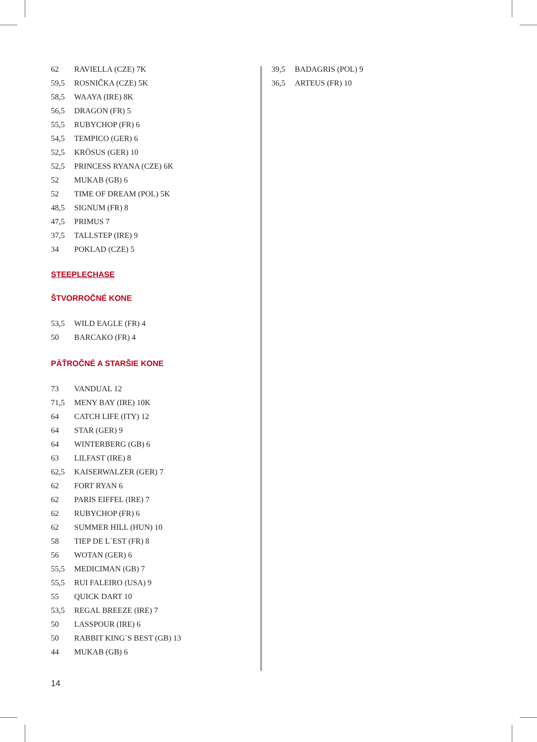| 62 | RAVIELLA (CZE) 7K |
| 59,5 | ROSNIČKA (CZE) 5K |
| 58,5 | WAAYA (IRE) 8K |
| 56,5 | DRAGON (FR) 5 |
| 55,5 | RUBYCHOP (FR) 6 |
| 54,5 | TEMPICO (GER) 6 |
| 52,5 | KRÖSUS (GER) 10 |
| 52,5 | PRINCESS RYANA (CZE) 6K |
| 52 | MUKAB (GB) 6 |
| 52 | TIME OF DREAM (POL) 5K |
| 48,5 | SIGNUM (FR) 8 |
| 47,5 | PRIMUS 7 |
| 37,5 | TALLSTEP (IRE) 9 |
| 34 | POKLAD (CZE) 5 |
STEEPLECHASE
ŠTVORROČNÉ KONE
| 53,5 | WILD EAGLE (FR) 4 |
| 50 | BARCAKO (FR) 4 |
PÄŤROČNÉ A STARŠIE KONE
| 73 | VANDUAL 12 |
| 71,5 | MENY BAY (IRE) 10K |
| 64 | CATCH LIFE (ITY) 12 |
| 64 | STAR (GER) 9 |
| 64 | WINTERBERG (GB) 6 |
| 63 | LILFAST (IRE) 8 |
| 62,5 | KAISERWALZER (GER) 7 |
| 62 | FORT RYAN 6 |
| 62 | PARIS EIFFEL (IRE) 7 |
| 62 | RUBYCHOP (FR) 6 |
| 62 | SUMMER HILL (HUN) 10 |
| 58 | TIEP DE L`EST (FR) 8 |
| 56 | WOTAN (GER) 6 |
| 55,5 | MEDICIMAN (GB) 7 |
| 55,5 | RUI FALEIRO (USA) 9 |
| 55 | QUICK DART 10 |
| 53,5 | REGAL BREEZE (IRE) 7 |
| 50 | LASSPOUR (IRE) 6 |
| 50 | RABBIT KING´S BEST (GB) 13 |
| 44 | MUKAB (GB) 6 |
| 39,5 | BADAGRIS (POL) 9 |
| 36,5 | ARTEUS (FR) 10 |
14